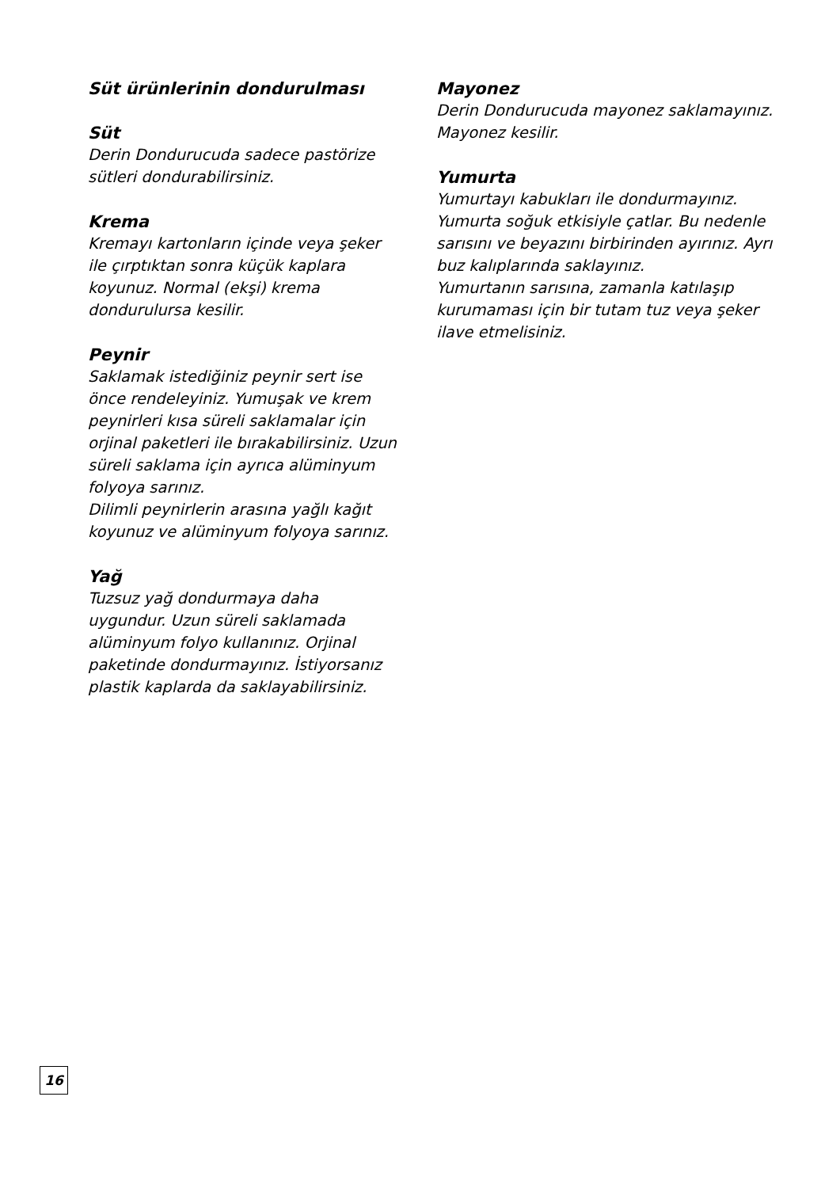Süt ürünlerinin dondurulması
Süt
Derin Dondurucuda sadece pastörize sütleri dondurabilirsiniz.
Krema
Kremayı kartonların içinde veya şeker ile çırptıktan sonra küçük kaplara koyunuz. Normal (ekşi) krema dondurulursa kesilir.
Peynir
Saklamak istediğiniz peynir sert ise önce rendeleyiniz. Yumuşak ve krem peynirleri kısa süreli saklamalar için orjinal paketleri ile bırakabilirsiniz. Uzun süreli saklama için ayrıca alüminyum folyoya sarınız.
Dilimli peynirlerin arasına yağlı kağıt koyunuz ve alüminyum folyoya sarınız.
Yağ
Tuzsuz yağ dondurmaya daha uygundur. Uzun süreli saklamada alüminyum folyo kullanınız. Orjinal paketinde dondurmayınız. İstiyorsanız plastik kaplarda da saklayabilirsiniz.
Mayonez
Derin Dondurucuda mayonez saklamayınız. Mayonez kesilir.
Yumurta
Yumurtayı kabukları ile dondurmayınız. Yumurta soğuk etkisiyle çatlar. Bu nedenle sarısını ve beyazını birbirinden ayırınız. Ayrı buz kalıplarında saklayınız.
Yumurtanın sarısına, zamanla katılaşıp kurumaması için bir tutam tuz veya şeker ilave etmelisiniz.
16